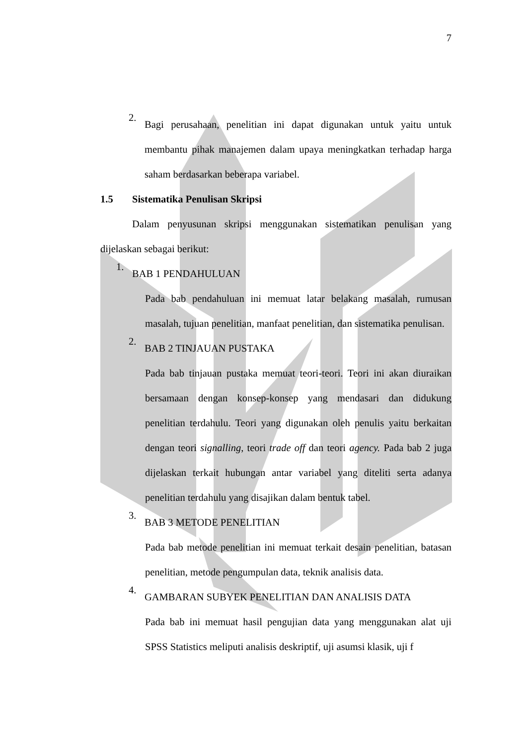7
2.
Bagi perusahaan, penelitian ini dapat digunakan untuk yaitu untuk membantu pihak manajemen dalam upaya meningkatkan terhadap harga saham berdasarkan beberapa variabel.
1.5 Sistematika Penulisan Skripsi
Dalam penyusunan skripsi menggunakan sistematikan penulisan yang dijelaskan sebagai berikut:
1.
BAB 1 PENDAHULUAN
Pada bab pendahuluan ini memuat latar belakang masalah, rumusan masalah, tujuan penelitian, manfaat penelitian, dan sistematika penulisan.
2.
BAB 2 TINJAUAN PUSTAKA
Pada bab tinjauan pustaka memuat teori-teori. Teori ini akan diuraikan bersamaan dengan konsep-konsep yang mendasari dan didukung penelitian terdahulu. Teori yang digunakan oleh penulis yaitu berkaitan dengan teori signalling, teori trade off dan teori agency. Pada bab 2 juga dijelaskan terkait hubungan antar variabel yang diteliti serta adanya penelitian terdahulu yang disajikan dalam bentuk tabel.
3.
BAB 3 METODE PENELITIAN
Pada bab metode penelitian ini memuat terkait desain penelitian, batasan penelitian, metode pengumpulan data, teknik analisis data.
4.
GAMBARAN SUBYEK PENELITIAN DAN ANALISIS DATA
Pada bab ini memuat hasil pengujian data yang menggunakan alat uji SPSS Statistics meliputi analisis deskriptif, uji asumsi klasik, uji f